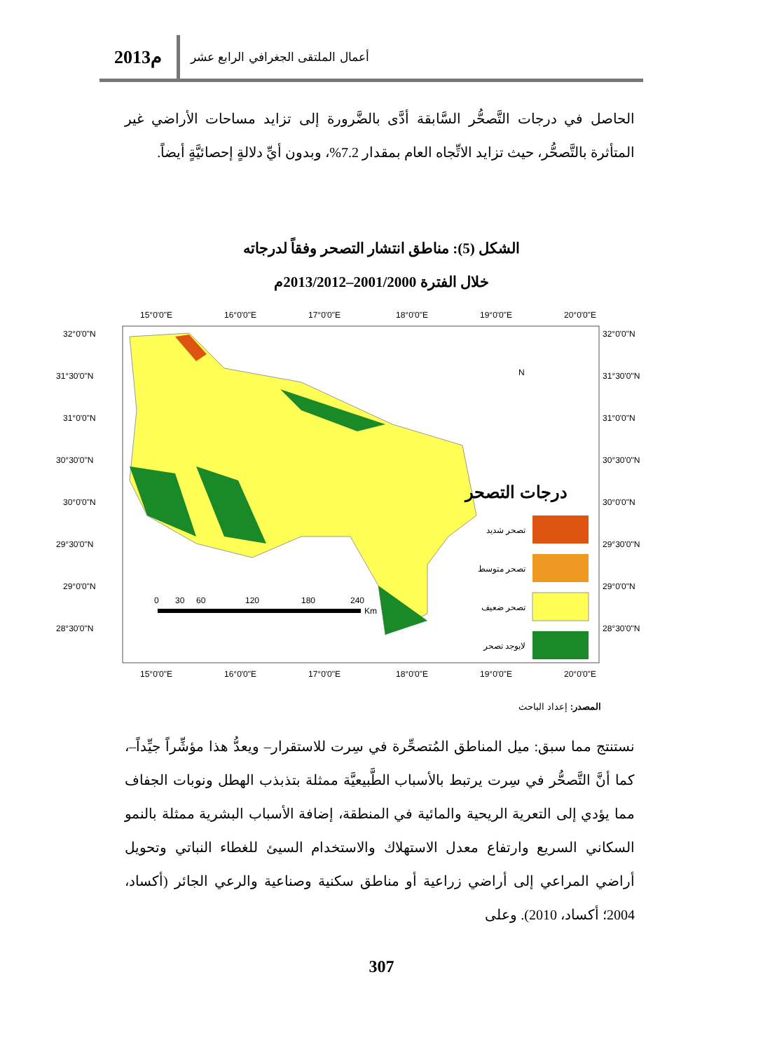2013م
أعمال الملتقى الجغرافي الرابع عشر
الحاصل في درجات التَّصحُّر السَّابقة أدَّى بالضَّرورة إلى تزايد مساحات الأراضي غير المتأثرة بالتَّصحُّر، حيث تزايد الاتِّجاه العام بمقدار 7.2%، وبدون أيِّ دلالةٍ إحصائيَّةٍ أيضاً.
الشكل (5): مناطق انتشار التصحر وفقاً لدرجاته
خلال الفترة 2001/2000–2013/2012م
15°0'0"E
16°0'0"E
17°0'0"E
18°0'0"E
19°0'0"E
20°0'0"E
15°0'0"E
16°0'0"E
17°0'0"E
18°0'0"E
19°0'0"E
20°0'0"E
32°0'0"N
31°30'0"N
31°0'0"N
30°30'0"N
30°0'0"N
29°30'0"N
29°0'0"N
28°30'0"N
32°0'0"N
31°30'0"N
31°0'0"N
30°30'0"N
30°0'0"N
29°30'0"N
29°0'0"N
28°30'0"N
N
درجات التصحر
تصحر شديد
تصحر متوسط
تصحر ضعيف
لايوجد تصحر
0
30
60
120
180
240
Km
المصدر: إعداد الباحث
نستنتج مما سبق: ميل المناطق المُتصحِّرة في سِرت للاستقرار– ويعدُّ هذا مؤشِّراً جيِّداً–، كما أنَّ التَّصحُّر في سِرت يرتبط بالأسباب الطَّبيعيَّة ممثلة بتذبذب الهطل ونوبات الجفاف مما يؤدي إلى التعرية الريحية والمائية في المنطقة، إضافة الأسباب البشرية ممثلة بالنمو السكاني السريع وارتفاع معدل الاستهلاك والاستخدام السيئ للغطاء النباتي وتحويل أراضي المراعي إلى أراضي زراعية أو مناطق سكنية وصناعية والرعي الجائر (أكساد، 2004؛ أكساد، 2010). وعلى
307